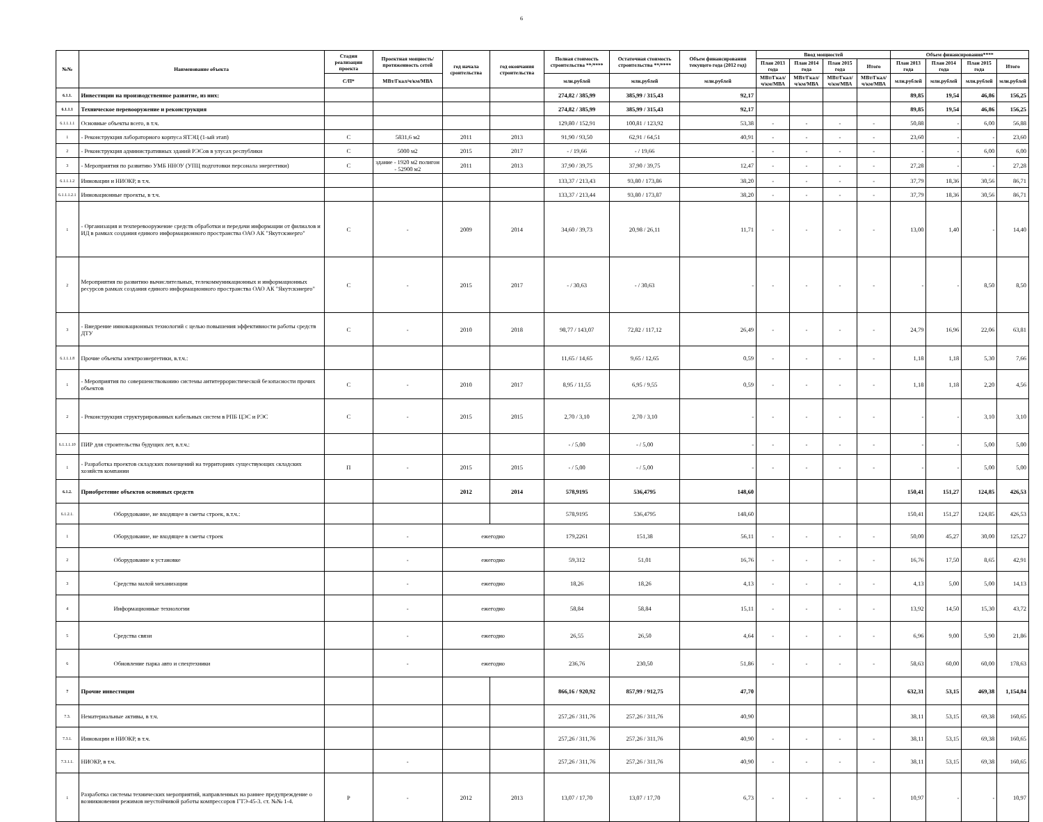6
| №№ | Наименование объекта | Стадия реализации проекта | Проектная мощность/ протяженность сетей | год начала сроительства | год окончания строительства | Полная стоимость строительства **/**** | Остаточная стоимость строительства **/**** | Объем финансирования текущего года (2012 год) | Ввод мощностей | | | | Объем финансирования**** | | | |
| --- | --- | --- | --- | --- | --- | --- | --- | --- | --- | --- | --- | --- | --- | --- | --- | --- |
| | | | | | | | | | План 2013 года | План 2014 года | План 2015 года | Итого | План 2013 года | План 2014 года | План 2015 года | Итого |
| | | С/П* | МВт/Гкал/ч/км/МВА | | | млн.рублей | млн.рублей | млн.рублей | МВт/Гкал/ч/км/МВА | МВт/Гкал/ч/км/МВА | МВт/Гкал/ч/км/МВА | МВт/Гкал/ч/км/МВА | млн.рублей | млн.рублей | млн.рублей | млн.рублей |
| 6.1.1. | Инвестиции на производственное развитие, из них: | | | | | 274,82 / 385,99 | 385,99 / 315,43 | 92,17 | | | | | 89,85 | 19,54 | 46,86 | 156,25 |
| 6.1.1.1 | Техническое перевооружение и реконструкция | | | | | 274,82 / 385,99 | 385,99 / 315,43 | 92,17 | | | | | 89,85 | 19,54 | 46,86 | 156,25 |
| 6.1.1.1.1 | Основные объекты всего, в т.ч. | | | | | 129,80 / 152,91 | 100,81 / 123,92 | 53,38 | - | - | - | - | 50,88 | - | 6,00 | 56,88 |
| 1 | - Реконструкция лабораторного корпуса ЯТЭЦ (1-ый этап) | С | 5831,6 м2 | 2011 | 2013 | 91,90 / 93,50 | 62,91 / 64,51 | 40,91 | - | - | - | - | 23,60 | - | - | 23,60 |
| 2 | - Реконструкция административных зданий РЭСов в улусах республики | С | 5000 м2 | 2015 | 2017 | - / 19,66 | - / 19,66 | - | - | - | - | - | - | - | 6,00 | 6,00 |
| 3 | - Мероприятия по развитию УМБ ННОУ (УПЦ подготовки персонала энергетики) | С | здание - 1920 м2 полигон - 52900 м2 | 2011 | 2013 | 37,90 / 39,75 | 37,90 / 39,75 | 12,47 | - | - | - | - | 27,28 | - | - | 27,28 |
| 6.1.1.1.2 | Инновации и НИОКР, в т.ч. | | | | | 133,37 / 213,43 | 93,80 / 173,86 | 38,20 | - | - | - | - | 37,79 | 18,36 | 30,56 | 86,71 |
| 6.1.1.1.2.1 | Инновационные проекты, в т.ч. | | | | | 133,37 / 213,44 | 93,80 / 173,87 | 38,20 | - | - | - | - | 37,79 | 18,36 | 30,56 | 86,71 |
| 1 | - Организация и техперевооружение средств обработки и передачи информации от филиалов и ИД в рамках создания единого информационного пространства ОАО АК "Якутскэнерго" | С | - | 2009 | 2014 | 34,60 / 39,73 | 20,98 / 26,11 | 11,71 | - | - | - | - | 13,00 | 1,40 | - | 14,40 |
| 2 | Мероприятия по развитию вычислительных, телекоммуникационных и информационных ресурсов рамках создания единого информационного пространства ОАО АК "Якутскэнерго" | С | - | 2015 | 2017 | - / 30,63 | - / 30,63 | - | - | - | - | - | - | - | 8,50 | 8,50 |
| 3 | - Внедрение инновационных технологий с целью повышения эффективности работы средств ДТУ | С | - | 2010 | 2018 | 98,77 / 143,07 | 72,82 / 117,12 | 26,49 | - | - | - | - | 24,79 | 16,96 | 22,06 | 63,81 |
| 6.1.1.1.8 | Прочие объекты электроэнергетики, в.т.ч.: | | | | | 11,65 / 14,65 | 9,65 / 12,65 | 0,59 | - | - | - | - | 1,18 | 1,18 | 5,30 | 7,66 |
| 1 | - Мероприятия по совершенствованию системы антитеррористической безопасности прочих объектов | С | - | 2010 | 2017 | 8,95 / 11,55 | 6,95 / 9,55 | 0,59 | - | - | - | - | 1,18 | 1,18 | 2,20 | 4,56 |
| 2 | - Реконструкция структурированных кабельных систем в РПБ ЦЭС и РЭС | С | - | 2015 | 2015 | 2,70 / 3,10 | 2,70 / 3,10 | - | - | - | - | - | - | - | 3,10 | 3,10 |
| 6.1.1.1.10 | ПИР для строительства будущих лет, в.т.ч.: | | | | | - / 5,00 | - / 5,00 | - | - | - | - | - | - | - | 5,00 | 5,00 |
| 1 | - Разработка проектов складских помещений на территориях существующих складских хозяйств компании | П | - | 2015 | 2015 | - / 5,00 | - / 5,00 | - | - | - | - | - | - | - | 5,00 | 5,00 |
| 6.1.2. | Приобретение объектов основных средств | | | 2012 | 2014 | 578,9195 | 536,4795 | 148,60 | | | | | 150,41 | 151,27 | 124,85 | 426,53 |
| 6.1.2.1. | Оборудование, не входящее в сметы строек, в.т.ч.: | | | | | 578,9195 | 536,4795 | 148,60 | | | | | 150,41 | 151,27 | 124,85 | 426,53 |
| 1 | Оборудование, не входящее в сметы строек | | - | ежегодно | | 179,2261 | 151,38 | 56,11 | - | - | - | - | 50,00 | 45,27 | 30,00 | 125,27 |
| 2 | Оборудование к установке | | - | ежегодно | | 59,312 | 51,01 | 16,76 | - | - | - | - | 16,76 | 17,50 | 8,65 | 42,91 |
| 3 | Средства малой механизации | | - | ежегодно | | 18,26 | 18,26 | 4,13 | - | - | - | - | 4,13 | 5,00 | 5,00 | 14,13 |
| 4 | Информационные технологии | | - | ежегодно | | 58,84 | 58,84 | 15,11 | - | - | - | - | 13,92 | 14,50 | 15,30 | 43,72 |
| 5 | Средства связи | | - | ежегодно | | 26,55 | 26,50 | 4,64 | - | - | - | - | 6,96 | 9,00 | 5,90 | 21,86 |
| 6 | Обновление парка авто и спецтехники | | - | ежегодно | | 236,76 | 230,50 | 51,86 | - | - | - | - | 58,63 | 60,00 | 60,00 | 178,63 |
| 7 | Прочие инвестиции | | | | | 866,16 / 920,92 | 857,99 / 912,75 | 47,70 | | | | | 632,31 | 53,15 | 469,38 | 1,154,84 |
| 7.3. | Нематериальные активы, в т.ч. | | | | | 257,26 / 311,76 | 257,26 / 311,76 | 40,90 | | | | | 38,11 | 53,15 | 69,38 | 160,65 |
| 7.3.1. | Инновации и НИОКР, в т.ч. | | | | | 257,26 / 311,76 | 257,26 / 311,76 | 40,90 | - | - | - | - | 38,11 | 53,15 | 69,38 | 160,65 |
| 7.3.1.1. | НИОКР, в т.ч. | | - | | | 257,26 / 311,76 | 257,26 / 311,76 | 40,90 | - | - | - | - | 38,11 | 53,15 | 69,38 | 160,65 |
| 1 | Разработка системы технических мероприятий, направленных на раннее предупреждение о возникновении режимов неустойчивой работы компрессоров ГТЭ-45-3. ст. №№ 1-4. | Р | - | 2012 | 2013 | 13,07 / 17,70 | 13,07 / 17,70 | 6,73 | - | - | - | - | 10,97 | - | - | 10,97 |